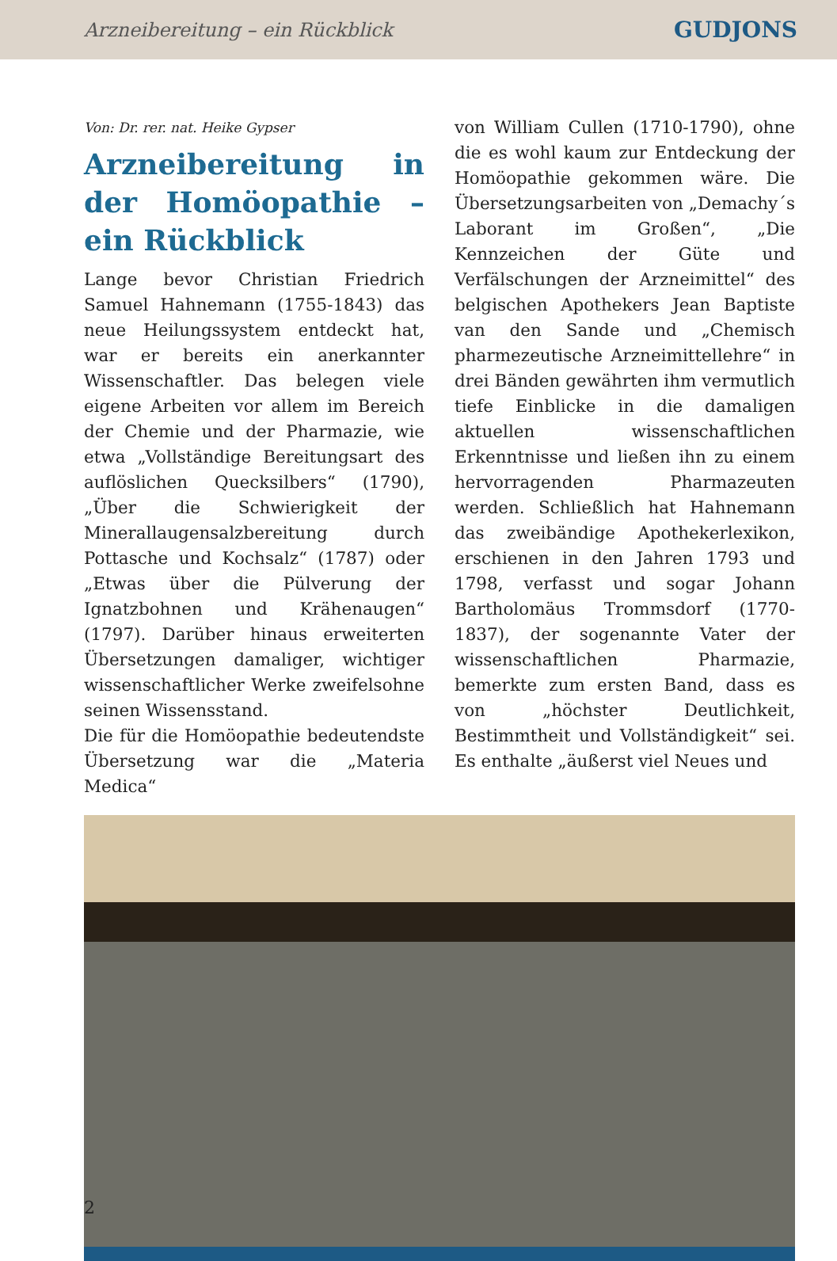Arzneibereitung – ein Rückblick GUDJONS
Von: Dr. rer. nat. Heike Gypser
Arzneibereitung in der Homöopathie – ein Rückblick
Lange bevor Christian Friedrich Samuel Hahnemann (1755-1843) das neue Heilungssystem entdeckt hat, war er bereits ein anerkannter Wissenschaftler. Das belegen viele eigene Arbeiten vor allem im Bereich der Chemie und der Pharmazie, wie etwa „Vollständige Bereitungsart des auflöslichen Quecksilbers“ (1790), „Über die Schwierigkeit der Minerallaugensalzbereitung durch Pottasche und Kochsalz“ (1787) oder „Etwas über die Pülverung der Ignatzbohnen und Krähenaugen“ (1797). Darüber hinaus erweiterten Übersetzungen damaliger, wichtiger wissenschaftlicher Werke zweifelsohne seinen Wissensstand.
Die für die Homöopathie bedeutendste Übersetzung war die „Materia Medica“
von William Cullen (1710-1790), ohne die es wohl kaum zur Entdeckung der Homöopathie gekommen wäre. Die Übersetzungsarbeiten von „Demachy´s Laborant im Großen“, „Die Kennzeichen der Güte und Verfälschungen der Arzneimittel“ des belgischen Apothekers Jean Baptiste van den Sande und „Chemisch pharmezeutische Arzneimittellehre“ in drei Bänden gewährten ihm vermutlich tiefe Einblicke in die damaligen aktuellen wissenschaftlichen Erkenntnisse und ließen ihn zu einem hervorragenden Pharmazeuten werden. Schließlich hat Hahnemann das zweibändige Apothekerlexikon, erschienen in den Jahren 1793 und 1798, verfasst und sogar Johann Bartholomäus Trommsdorf (1770-1837), der sogenannte Vater der wissenschaftlichen Pharmazie, bemerkte zum ersten Band, dass es von „höchster Deutlichkeit, Bestimmtheit und Vollständigkeit“ sei. Es enthalte „äußerst viel Neues und
2